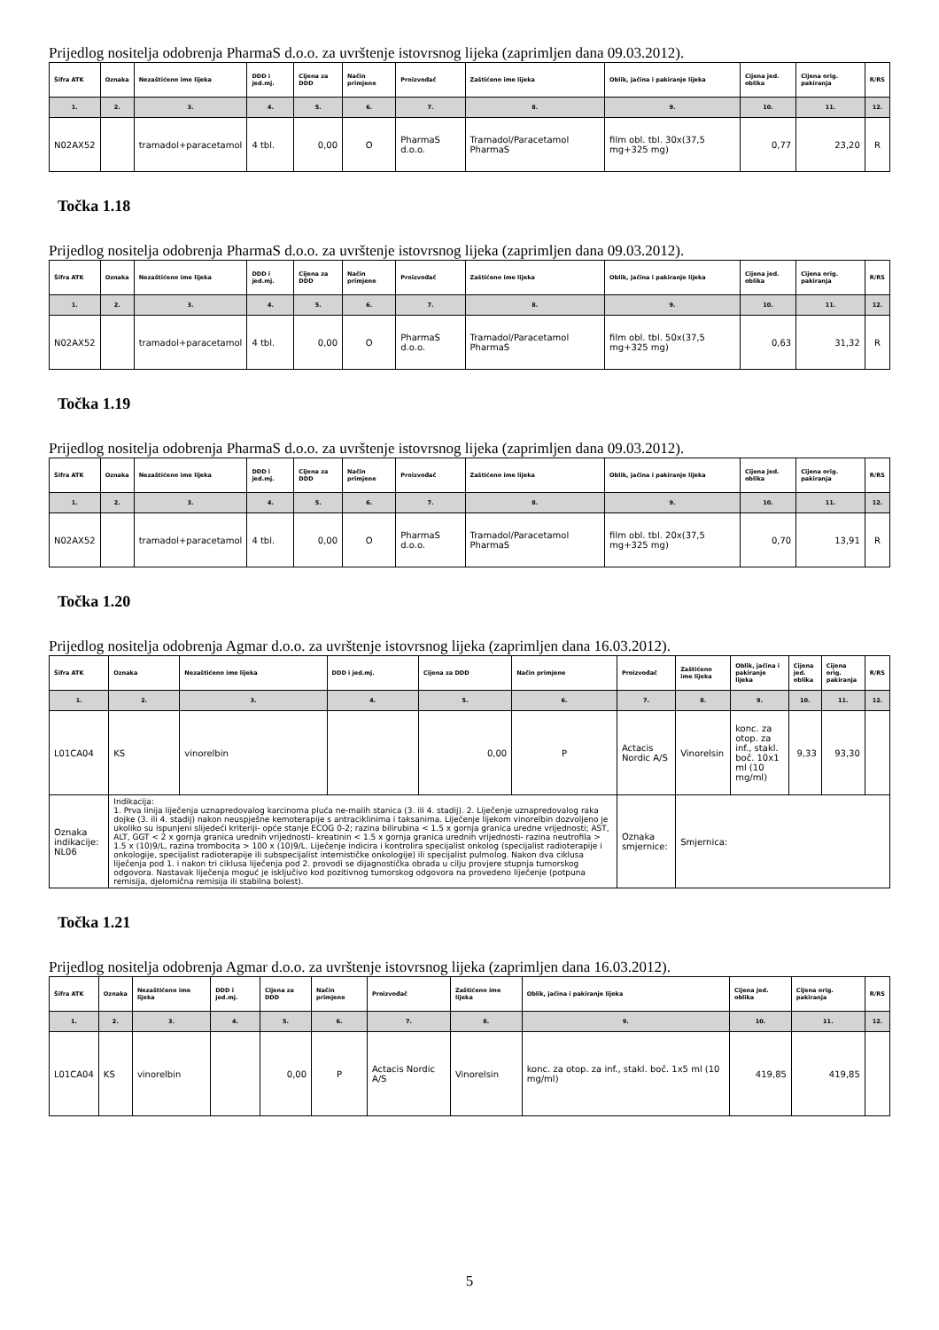Prijedlog nositelja odobrenja PharmaS d.o.o. za uvrštenje istovrsnog lijeka (zaprimljen dana 09.03.2012).
| Šifra ATK | Oznaka | Nezaštićeno ime lijeka | DDD i jed.mj. | Cijena za DDD | Način primjene | Proizvođač | Zaštićeno ime lijeka | Oblik, jačina i pakiranje lijeka | Cijena jed. oblika | Cijena orig. pakiranja | R/RS |
| --- | --- | --- | --- | --- | --- | --- | --- | --- | --- | --- | --- |
| 1. | 2. | 3. | 4. | 5. | 6. | 7. | 8. | 9. | 10. | 11. | 12. |
| N02AX52 | | tramadol+paracetamol | 4 tbl. | 0,00 | O | PharmaS d.o.o. | Tramadol/Paracetamol PharmaS | film obl. tbl. 30x(37,5 mg+325 mg) | 0,77 | 23,20 | R |
Točka 1.18
Prijedlog nositelja odobrenja PharmaS d.o.o. za uvrštenje istovrsnog lijeka (zaprimljen dana 09.03.2012).
| Šifra ATK | Oznaka | Nezaštićeno ime lijeka | DDD i jed.mj. | Cijena za DDD | Način primjene | Proizvođač | Zaštićeno ime lijeka | Oblik, jačina i pakiranje lijeka | Cijena jed. oblika | Cijena orig. pakiranja | R/RS |
| --- | --- | --- | --- | --- | --- | --- | --- | --- | --- | --- | --- |
| 1. | 2. | 3. | 4. | 5. | 6. | 7. | 8. | 9. | 10. | 11. | 12. |
| N02AX52 | | tramadol+paracetamol | 4 tbl. | 0,00 | O | PharmaS d.o.o. | Tramadol/Paracetamol PharmaS | film obl. tbl. 50x(37,5 mg+325 mg) | 0,63 | 31,32 | R |
Točka 1.19
Prijedlog nositelja odobrenja PharmaS d.o.o. za uvrštenje istovrsnog lijeka (zaprimljen dana 09.03.2012).
| Šifra ATK | Oznaka | Nezaštićeno ime lijeka | DDD i jed.mj. | Cijena za DDD | Način primjene | Proizvođač | Zaštićeno ime lijeka | Oblik, jačina i pakiranje lijeka | Cijena jed. oblika | Cijena orig. pakiranja | R/RS |
| --- | --- | --- | --- | --- | --- | --- | --- | --- | --- | --- | --- |
| 1. | 2. | 3. | 4. | 5. | 6. | 7. | 8. | 9. | 10. | 11. | 12. |
| N02AX52 | | tramadol+paracetamol | 4 tbl. | 0,00 | O | PharmaS d.o.o. | Tramadol/Paracetamol PharmaS | film obl. tbl. 20x(37,5 mg+325 mg) | 0,70 | 13,91 | R |
Točka 1.20
Prijedlog nositelja odobrenja Agmar d.o.o. za uvrštenje istovrsnog lijeka (zaprimljen dana 16.03.2012).
| Šifra ATK | Oznaka | Nezaštićeno ime lijeka | DDD i jed.mj. | Cijena za DDD | Način primjene | Proizvođač | Zaštićeno ime lijeka | Oblik, jačina i pakiranje lijeka | Cijena jed. oblika | Cijena orig. pakiranja | R/RS |
| --- | --- | --- | --- | --- | --- | --- | --- | --- | --- | --- | --- |
| 1. | 2. | 3. | 4. | 5. | 6. | 7. | 8. | 9. | 10. | 11. | 12. |
| L01CA04 | KS | vinorelbin | | 0,00 | P | Actacis Nordic A/S | Vinorelsin | konc. za otop. za inf., stakl. boč. 10x1 ml (10 mg/ml) | 9,33 | 93,30 | |
| Oznaka indikacije: NL06 | Indikacija: 1. Prva linija liječenja uznapredovalog karcinoma pluća ne-malih stanica (3. ili 4. stadij). 2. Liječenje uznapredovalog raka dojke (3. ili 4. stadij) nakon neuspješne kemoterapije s antraciklinima i taksanima. Liječenje lijekom vinorelbin dozvoljeno je ukoliko su ispunjeni slijedeći kriteriji- opće stanje ECOG 0-2; razina bilirubina < 1.5 x gornja granica uredne vrijednosti; AST, ALT, GGT < 2 x gornja granica urednih vrijednosti- kreatinin < 1.5 x gornja granica urednih vrijednosti- razina neutrofila > 1.5 x (10)9/L, razina trombocita > 100 x (10)9/L. Liječenje indicira i kontrolira specijalist onkolog (specijalist radioterapije i onkologije, specijalist radioterapije ili subspecijalist internističke onkologije) ili specijalist pulmolog. Nakon dva ciklusa liječenja pod 1. i nakon tri ciklusa liječenja pod 2. provodi se dijagnostička obrada u cilju provjere stupnja tumorskog odgovora. Nastavak liječenja moguć je isključivo kod pozitivnog tumorskog odgovora na provedeno liječenje (potpuna remisija, djelomična remisija ili stabilna bolest). | | | | | Oznaka smjernice: | Smjernica: | | | | |
Točka 1.21
Prijedlog nositelja odobrenja Agmar d.o.o. za uvrštenje istovrsnog lijeka (zaprimljen dana 16.03.2012).
| Šifra ATK | Oznaka | Nezaštićeno ime lijeka | DDD i jed.mj. | Cijena za DDD | Način primjene | Proizvođač | Zaštićeno ime lijeka | Oblik, jačina i pakiranje lijeka | Cijena jed. oblika | Cijena orig. pakiranja | R/RS |
| --- | --- | --- | --- | --- | --- | --- | --- | --- | --- | --- | --- |
| 1. | 2. | 3. | 4. | 5. | 6. | 7. | 8. | 9. | 10. | 11. | 12. |
| L01CA04 | KS | vinorelbin | | 0,00 | P | Actacis Nordic A/S | Vinorelsin | konc. za otop. za inf., stakl. boč. 1x5 ml (10 mg/ml) | 419,85 | 419,85 | |
5